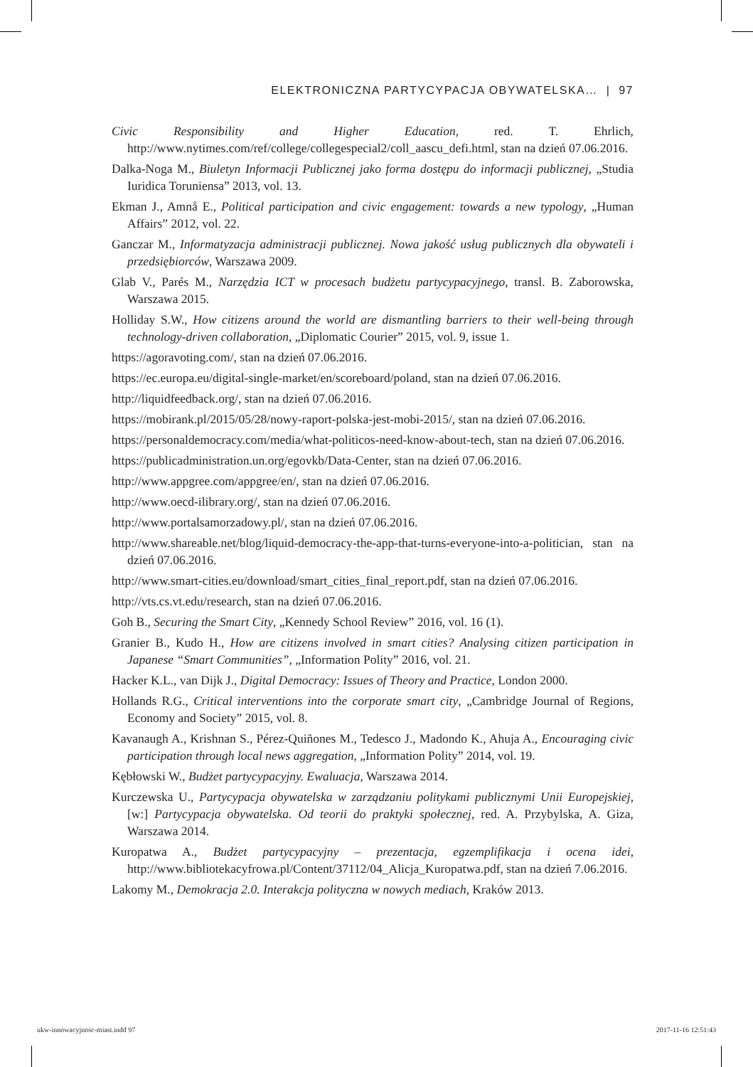ELEKTRONICZNA PARTYCYPACJA OBYWATELSKA… | 97
Civic Responsibility and Higher Education, red. T. Ehrlich, http://www.nytimes.com/ref/college/collegespecial2/coll_aascu_defi.html, stan na dzień 07.06.2016.
Dalka-Noga M., Biuletyn Informacji Publicznej jako forma dostępu do informacji publicznej, „Studia Iuridica Toruniensa” 2013, vol. 13.
Ekman J., Amnå E., Political participation and civic engagement: towards a new typology, „Human Affairs” 2012, vol. 22.
Ganczar M., Informatyzacja administracji publicznej. Nowa jakość usług publicznych dla obywateli i przedsiębiorców, Warszawa 2009.
Glab V., Parés M., Narzędzia ICT w procesach budżetu partycypacyjnego, transl. B. Zaborowska, Warszawa 2015.
Holliday S.W., How citizens around the world are dismantling barriers to their well-being through technology-driven collaboration, „Diplomatic Courier” 2015, vol. 9, issue 1.
https://agoravoting.com/, stan na dzień 07.06.2016.
https://ec.europa.eu/digital-single-market/en/scoreboard/poland, stan na dzień 07.06.2016.
http://liquidfeedback.org/, stan na dzień 07.06.2016.
https://mobirank.pl/2015/05/28/nowy-raport-polska-jest-mobi-2015/, stan na dzień 07.06.2016.
https://personaldemocracy.com/media/what-politicos-need-know-about-tech, stan na dzień 07.06.2016.
https://publicadministration.un.org/egovkb/Data-Center, stan na dzień 07.06.2016.
http://www.appgree.com/appgree/en/, stan na dzień 07.06.2016.
http://www.oecd-ilibrary.org/, stan na dzień 07.06.2016.
http://www.portalsamorzadowy.pl/, stan na dzień 07.06.2016.
http://www.shareable.net/blog/liquid-democracy-the-app-that-turns-everyone-into-a-politician, stan na dzień 07.06.2016.
http://www.smart-cities.eu/download/smart_cities_final_report.pdf, stan na dzień 07.06.2016.
http://vts.cs.vt.edu/research, stan na dzień 07.06.2016.
Goh B., Securing the Smart City, „Kennedy School Review” 2016, vol. 16 (1).
Granier B., Kudo H., How are citizens involved in smart cities? Analysing citizen participation in Japanese “Smart Communities”, „Information Polity” 2016, vol. 21.
Hacker K.L., van Dijk J., Digital Democracy: Issues of Theory and Practice, London 2000.
Hollands R.G., Critical interventions into the corporate smart city, „Cambridge Journal of Regions, Economy and Society” 2015, vol. 8.
Kavanaugh A., Krishnan S., Pérez-Quiñones M., Tedesco J., Madondo K., Ahuja A., Encouraging civic participation through local news aggregation, „Information Polity” 2014, vol. 19.
Kębłowski W., Budżet partycypacyjny. Ewaluacja, Warszawa 2014.
Kurczewska U., Partycypacja obywatelska w zarządzaniu politykami publicznymi Unii Europejskiej, [w:] Partycypacja obywatelska. Od teorii do praktyki społecznej, red. A. Przybylska, A. Giza, Warszawa 2014.
Kuropatwa A., Budżet partycypacyjny – prezentacja, egzemplifikacja i ocena idei, http://www.bibliotekacyfrowa.pl/Content/37112/04_Alicja_Kuropatwa.pdf, stan na dzień 7.06.2016.
Lakomy M., Demokracja 2.0. Interakcja polityczna w nowych mediach, Kraków 2013.
ukw-innowacyjnosc-miast.indd 97 2017-11-16 12:51:43